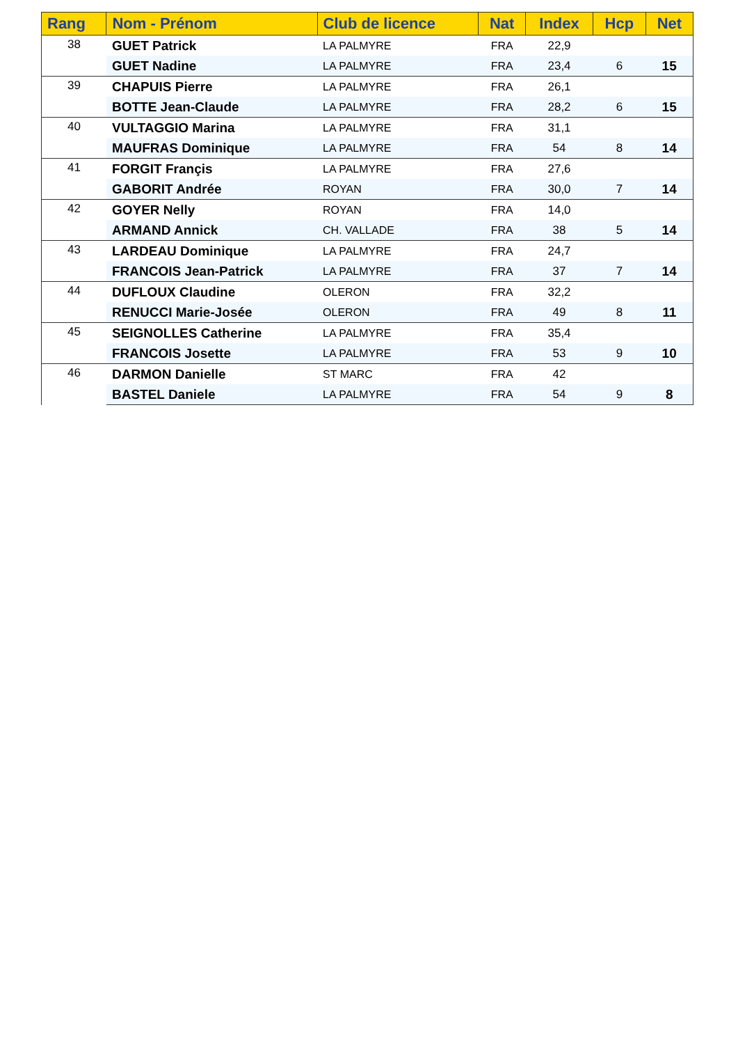| Rang | Nom - Prénom | Club de licence | Nat | Index | Hcp | Net |
| --- | --- | --- | --- | --- | --- | --- |
| 38 | GUET Patrick | LA PALMYRE | FRA | 22,9 | | |
| | GUET Nadine | LA PALMYRE | FRA | 23,4 | 6 | 15 |
| 39 | CHAPUIS Pierre | LA PALMYRE | FRA | 26,1 | | |
| | BOTTE Jean-Claude | LA PALMYRE | FRA | 28,2 | 6 | 15 |
| 40 | VULTAGGIO Marina | LA PALMYRE | FRA | 31,1 | | |
| | MAUFRAS Dominique | LA PALMYRE | FRA | 54 | 8 | 14 |
| 41 | FORGIT Françis | LA PALMYRE | FRA | 27,6 | | |
| | GABORIT Andrée | ROYAN | FRA | 30,0 | 7 | 14 |
| 42 | GOYER Nelly | ROYAN | FRA | 14,0 | | |
| | ARMAND Annick | CH. VALLADE | FRA | 38 | 5 | 14 |
| 43 | LARDEAU Dominique | LA PALMYRE | FRA | 24,7 | | |
| | FRANCOIS Jean-Patrick | LA PALMYRE | FRA | 37 | 7 | 14 |
| 44 | DUFLOUX Claudine | OLERON | FRA | 32,2 | | |
| | RENUCCI Marie-Josée | OLERON | FRA | 49 | 8 | 11 |
| 45 | SEIGNOLLES Catherine | LA PALMYRE | FRA | 35,4 | | |
| | FRANCOIS Josette | LA PALMYRE | FRA | 53 | 9 | 10 |
| 46 | DARMON Danielle | ST MARC | FRA | 42 | | |
| | BASTEL Daniele | LA PALMYRE | FRA | 54 | 9 | 8 |